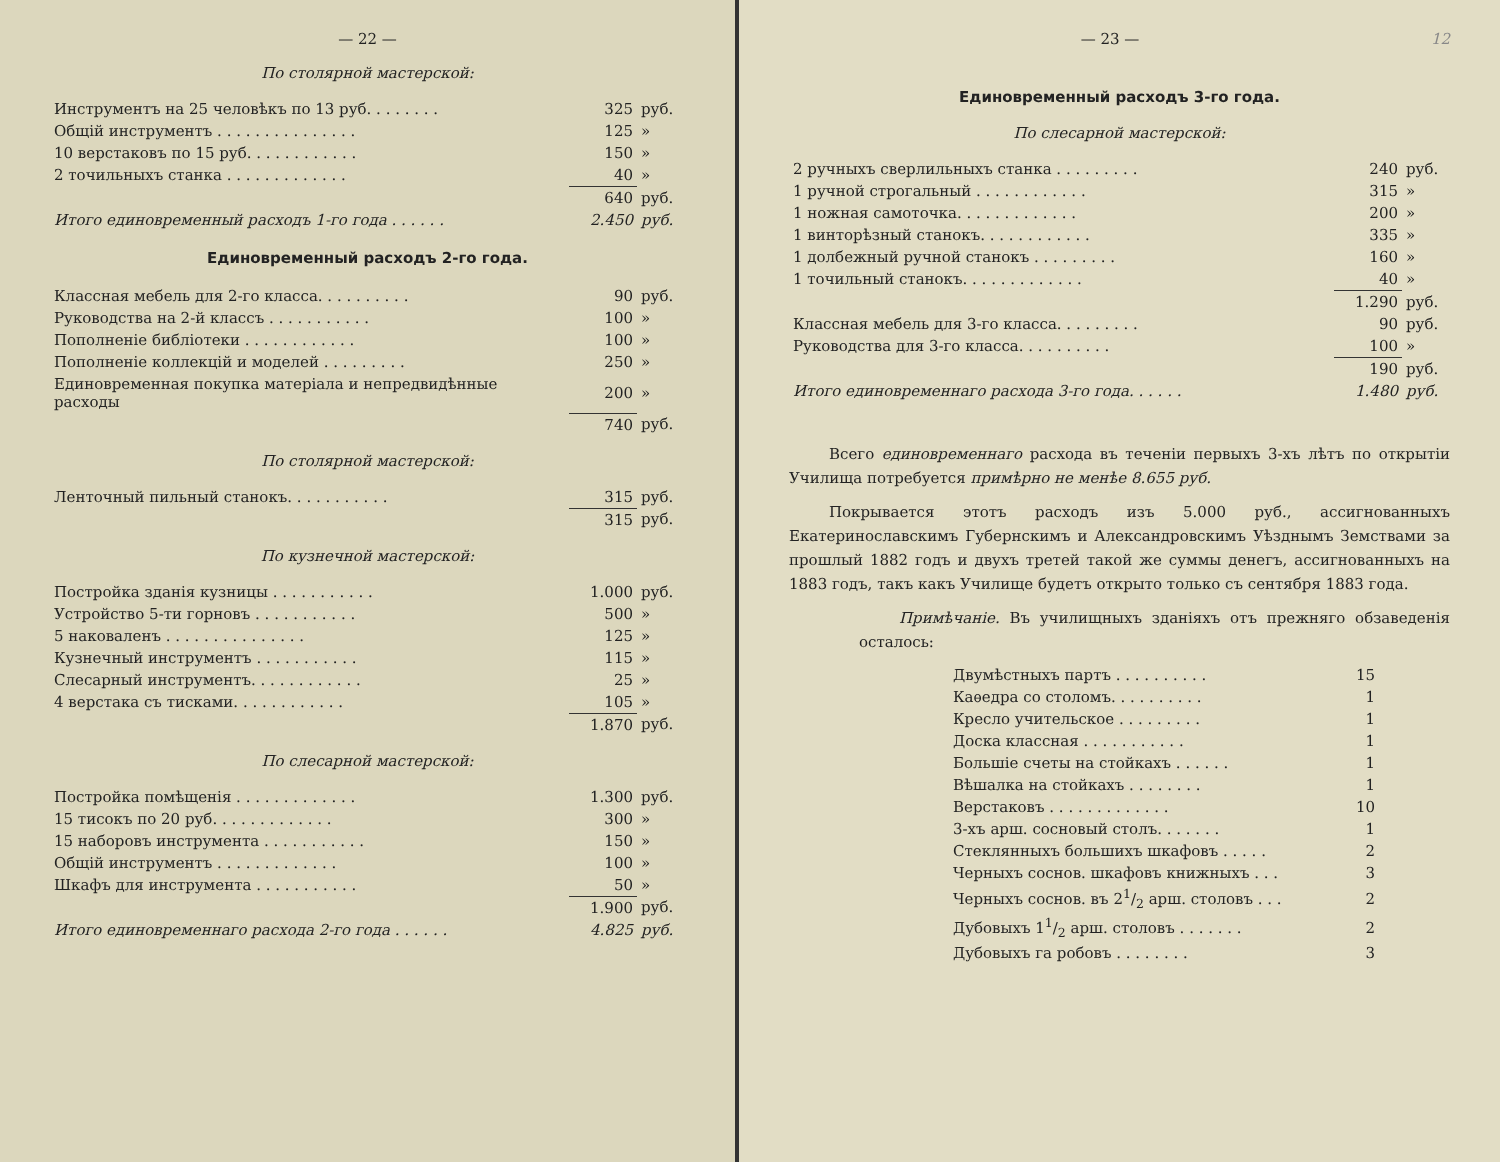— 22 —
По столярной мастерской:
| Инструментъ на 25 человѣкъ по 13 руб. . . . . . . . | 325 | руб. |
| Общій инструментъ . . . . . . . . . . . . . . . | 125 | » |
| 10 верстаковъ по 15 руб. . . . . . . . . . . . | 150 | » |
| 2 точильныхъ станка . . . . . . . . . . . . . | 40 | » |
| | 640 | руб. |
| Итого единовременный расходъ 1-го года . . . . . . | 2.450 | руб. |
Единовременный расходъ 2-го года.
| Классная мебель для 2-го класса. . . . . . . . . . | 90 | руб. |
| Руководства на 2-й классъ . . . . . . . . . . . | 100 | » |
| Пополненіе библіотеки . . . . . . . . . . . . | 100 | » |
| Пополненіе коллекцій и моделей . . . . . . . . . | 250 | » |
| Единовременная покупка матеріала и непредвидѣнные расходы | 200 | » |
| | 740 | руб. |
По столярной мастерской:
| Ленточный пильный станокъ. . . . . . . . . . . | 315 | руб. |
| | 315 | руб. |
По кузнечной мастерской:
| Постройка зданія кузницы . . . . . . . . . . . | 1.000 | руб. |
| Устройство 5-ти горновъ . . . . . . . . . . . | 500 | » |
| 5 наковаленъ . . . . . . . . . . . . . . . | 125 | » |
| Кузнечный инструментъ . . . . . . . . . . . | 115 | » |
| Слесарный инструментъ. . . . . . . . . . . . | 25 | » |
| 4 верстака съ тисками. . . . . . . . . . . . | 105 | » |
| | 1.870 | руб. |
По слесарной мастерской:
| Постройка помѣщенія . . . . . . . . . . . . . | 1.300 | руб. |
| 15 тисокъ по 20 руб. . . . . . . . . . . . . | 300 | » |
| 15 наборовъ инструмента . . . . . . . . . . . | 150 | » |
| Общій инструментъ . . . . . . . . . . . . . | 100 | » |
| Шкафъ для инструмента . . . . . . . . . . . | 50 | » |
| | 1.900 | руб. |
| Итого единовременнаго расхода 2-го года . . . . . . | 4.825 | руб. |
— 23 — 12
Единовременный расходъ 3-го года.
По слесарной мастерской:
| 2 ручныхъ сверлильныхъ станка . . . . . . . . . | 240 | руб. |
| 1 ручной строгальный . . . . . . . . . . . . | 315 | » |
| 1 ножная самоточка. . . . . . . . . . . . . | 200 | » |
| 1 винторѣзный станокъ. . . . . . . . . . . . | 335 | » |
| 1 долбежный ручной станокъ . . . . . . . . . | 160 | » |
| 1 точильный станокъ. . . . . . . . . . . . . | 40 | » |
| | 1.290 | руб. |
| Классная мебель для 3-го класса. . . . . . . . . | 90 | руб. |
| Руководства для 3-го класса. . . . . . . . . . | 100 | » |
| | 190 | руб. |
| Итого единовременнаго расхода 3-го года. . . . . . | 1.480 | руб. |
Всего единовременнаго расхода въ теченіи первыхъ 3-хъ лѣтъ по открытіи Училища потребуется примѣрно не менѣе 8.655 руб.
Покрывается этотъ расходъ изъ 5.000 руб., ассигнованныхъ Екатеринославскимъ Губернскимъ и Александровскимъ Уѣзднымъ Земствами за прошлый 1882 годъ и двухъ третей такой же суммы денегъ, ассигнованныхъ на 1883 годъ, такъ какъ Училище будетъ открыто только съ сентября 1883 года.
Примѣчаніе. Въ училищныхъ зданіяхъ отъ прежняго обзаведенія осталось:
| Двумѣстныхъ партъ . . . . . . . . . . | 15 |
| Каѳедра со столомъ. . . . . . . . . . | 1 |
| Кресло учительское . . . . . . . . . | 1 |
| Доска классная . . . . . . . . . . . | 1 |
| Большіе счеты на стойкахъ . . . . . . | 1 |
| Вѣшалка на стойкахъ . . . . . . . . | 1 |
| Верстаковъ . . . . . . . . . . . . . | 10 |
| 3-хъ арш. сосновый столъ. . . . . . . | 1 |
| Стеклянныхъ большихъ шкафовъ . . . . . | 2 |
| Черныхъ соснов. шкафовъ книжныхъ . . . | 3 |
| Черныхъ соснов. въ 21/2 арш. столовъ . . . | 2 |
| Дубовыхъ 11/2 арш. столовъ . . . . . . . | 2 |
| Дубовыхъ га робовъ . . . . . . . . | 3 |